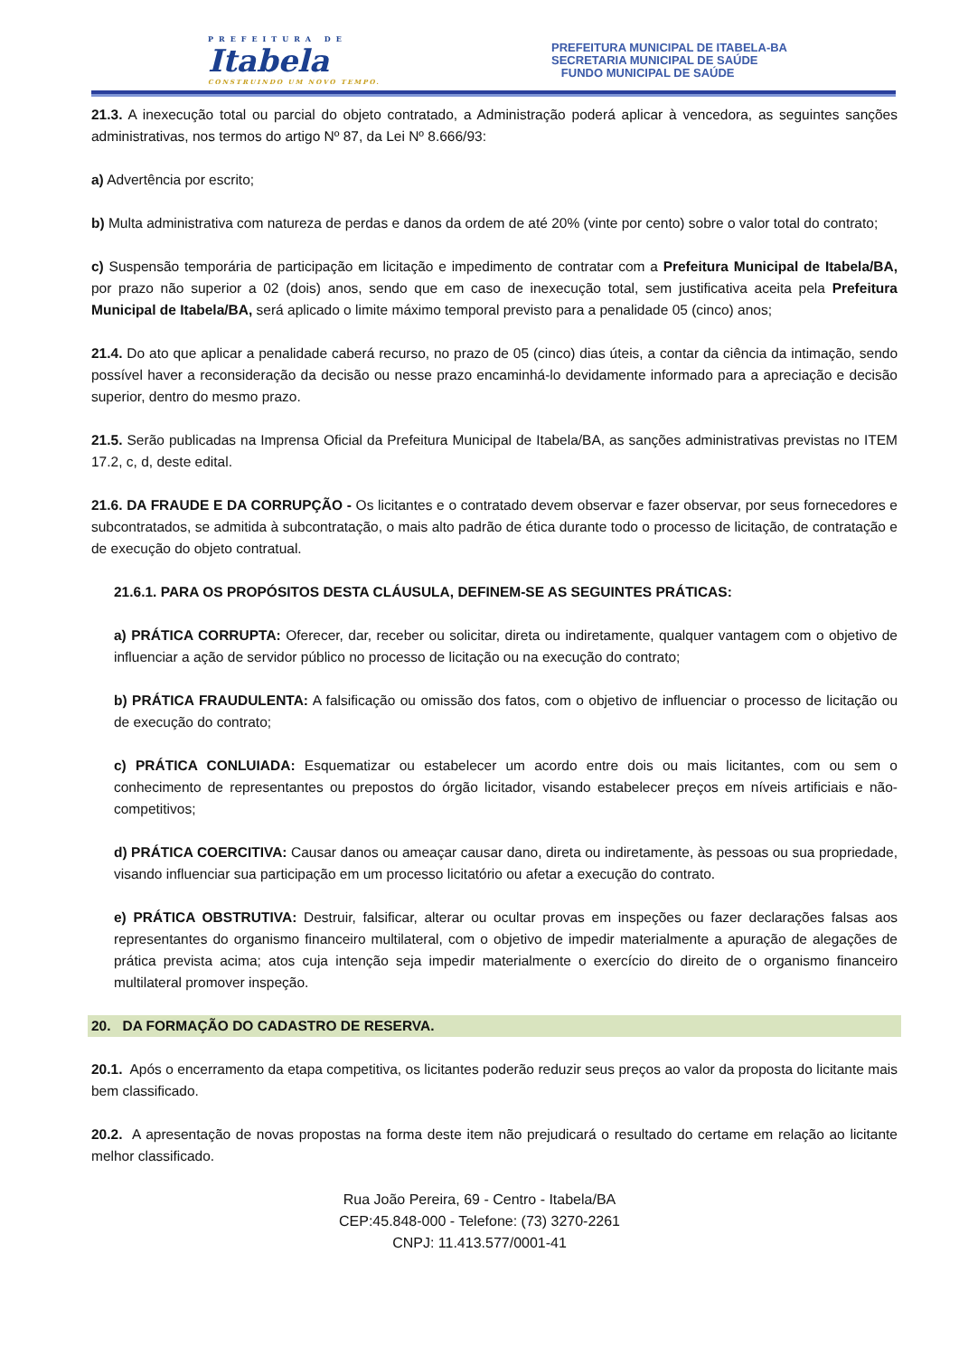PREFEITURA DE
Itabela
CONSTRUINDO UM NOVO TEMPO.
PREFEITURA MUNICIPAL DE ITABELA-BA
SECRETARIA MUNICIPAL DE SAÚDE
FUNDO MUNICIPAL DE SAÚDE
21.3. A inexecução total ou parcial do objeto contratado, a Administração poderá aplicar à vencedora, as seguintes sanções administrativas, nos termos do artigo Nº 87, da Lei Nº 8.666/93:
a) Advertência por escrito;
b) Multa administrativa com natureza de perdas e danos da ordem de até 20% (vinte por cento) sobre o valor total do contrato;
c) Suspensão temporária de participação em licitação e impedimento de contratar com a Prefeitura Municipal de Itabela/BA, por prazo não superior a 02 (dois) anos, sendo que em caso de inexecução total, sem justificativa aceita pela Prefeitura Municipal de Itabela/BA, será aplicado o limite máximo temporal previsto para a penalidade 05 (cinco) anos;
21.4. Do ato que aplicar a penalidade caberá recurso, no prazo de 05 (cinco) dias úteis, a contar da ciência da intimação, sendo possível haver a reconsideração da decisão ou nesse prazo encaminhá-lo devidamente informado para a apreciação e decisão superior, dentro do mesmo prazo.
21.5. Serão publicadas na Imprensa Oficial da Prefeitura Municipal de Itabela/BA, as sanções administrativas previstas no ITEM 17.2, c, d, deste edital.
21.6. DA FRAUDE E DA CORRUPÇÃO - Os licitantes e o contratado devem observar e fazer observar, por seus fornecedores e subcontratados, se admitida à subcontratação, o mais alto padrão de ética durante todo o processo de licitação, de contratação e de execução do objeto contratual.
21.6.1. PARA OS PROPÓSITOS DESTA CLÁUSULA, DEFINEM-SE AS SEGUINTES PRÁTICAS:
a) PRÁTICA CORRUPTA: Oferecer, dar, receber ou solicitar, direta ou indiretamente, qualquer vantagem com o objetivo de influenciar a ação de servidor público no processo de licitação ou na execução do contrato;
b) PRÁTICA FRAUDULENTA: A falsificação ou omissão dos fatos, com o objetivo de influenciar o processo de licitação ou de execução do contrato;
c) PRÁTICA CONLUIADA: Esquematizar ou estabelecer um acordo entre dois ou mais licitantes, com ou sem o conhecimento de representantes ou prepostos do órgão licitador, visando estabelecer preços em níveis artificiais e não-competitivos;
d) PRÁTICA COERCITIVA: Causar danos ou ameaçar causar dano, direta ou indiretamente, às pessoas ou sua propriedade, visando influenciar sua participação em um processo licitatório ou afetar a execução do contrato.
e) PRÁTICA OBSTRUTIVA: Destruir, falsificar, alterar ou ocultar provas em inspeções ou fazer declarações falsas aos representantes do organismo financeiro multilateral, com o objetivo de impedir materialmente a apuração de alegações de prática prevista acima; atos cuja intenção seja impedir materialmente o exercício do direito de o organismo financeiro multilateral promover inspeção.
20. DA FORMAÇÃO DO CADASTRO DE RESERVA.
20.1. Após o encerramento da etapa competitiva, os licitantes poderão reduzir seus preços ao valor da proposta do licitante mais bem classificado.
20.2. A apresentação de novas propostas na forma deste item não prejudicará o resultado do certame em relação ao licitante melhor classificado.
Rua João Pereira, 69 - Centro - Itabela/BA
CEP:45.848-000 - Telefone: (73) 3270-2261
CNPJ: 11.413.577/0001-41